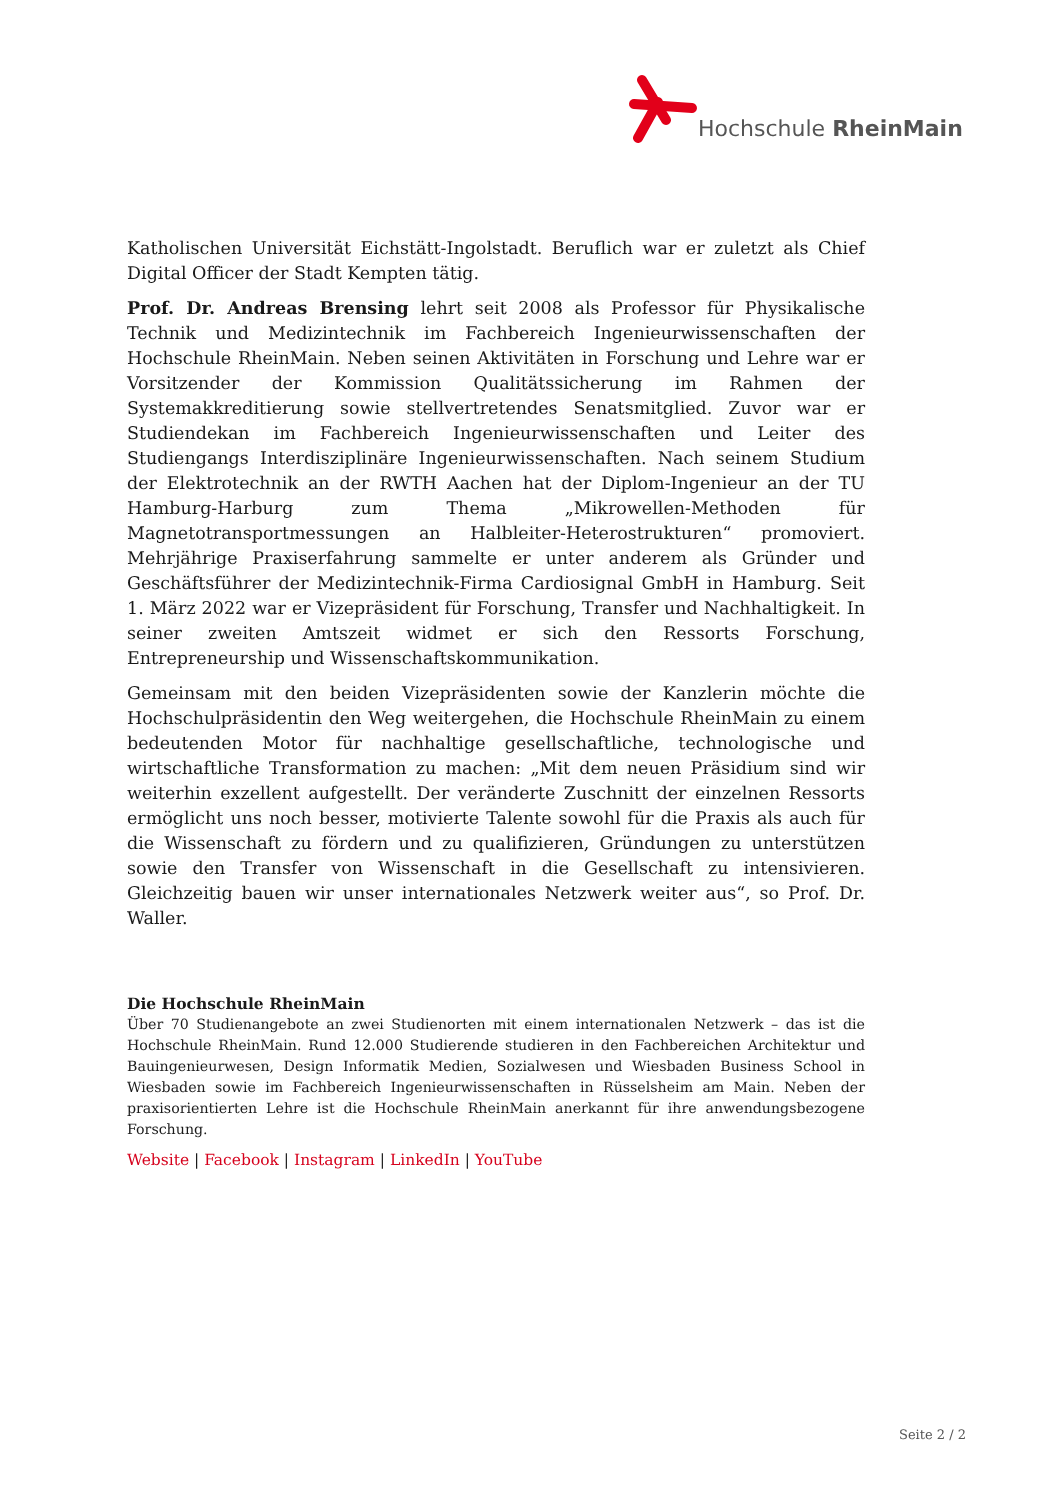Hochschule RheinMain
Katholischen Universität Eichstätt-Ingolstadt. Beruflich war er zuletzt als Chief Digital Officer der Stadt Kempten tätig.
Prof. Dr. Andreas Brensing lehrt seit 2008 als Professor für Physikalische Technik und Medizintechnik im Fachbereich Ingenieurwissenschaften der Hochschule RheinMain. Neben seinen Aktivitäten in Forschung und Lehre war er Vorsitzender der Kommission Qualitätssicherung im Rahmen der Systemakkreditierung sowie stellvertretendes Senatsmitglied. Zuvor war er Studiendekan im Fachbereich Ingenieurwissenschaften und Leiter des Studiengangs Interdisziplinäre Ingenieurwissenschaften. Nach seinem Studium der Elektrotechnik an der RWTH Aachen hat der Diplom-Ingenieur an der TU Hamburg-Harburg zum Thema „Mikrowellen-Methoden für Magnetotransportmessungen an Halbleiter-Heterostrukturen“ promoviert. Mehrjährige Praxiserfahrung sammelte er unter anderem als Gründer und Geschäftsführer der Medizintechnik-Firma Cardiosignal GmbH in Hamburg. Seit 1. März 2022 war er Vizepräsident für Forschung, Transfer und Nachhaltigkeit. In seiner zweiten Amtszeit widmet er sich den Ressorts Forschung, Entrepreneurship und Wissenschaftskommunikation.
Gemeinsam mit den beiden Vizepräsidenten sowie der Kanzlerin möchte die Hochschulpräsidentin den Weg weitergehen, die Hochschule RheinMain zu einem bedeutenden Motor für nachhaltige gesellschaftliche, technologische und wirtschaftliche Transformation zu machen: „Mit dem neuen Präsidium sind wir weiterhin exzellent aufgestellt. Der veränderte Zuschnitt der einzelnen Ressorts ermöglicht uns noch besser, motivierte Talente sowohl für die Praxis als auch für die Wissenschaft zu fördern und zu qualifizieren, Gründungen zu unterstützen sowie den Transfer von Wissenschaft in die Gesellschaft zu intensivieren. Gleichzeitig bauen wir unser internationales Netzwerk weiter aus“, so Prof. Dr. Waller.
Die Hochschule RheinMain
Über 70 Studienangebote an zwei Studienorten mit einem internationalen Netzwerk – das ist die Hochschule RheinMain. Rund 12.000 Studierende studieren in den Fachbereichen Architektur und Bauingenieurwesen, Design Informatik Medien, Sozialwesen und Wiesbaden Business School in Wiesbaden sowie im Fachbereich Ingenieurwissenschaften in Rüsselsheim am Main. Neben der praxisorientierten Lehre ist die Hochschule RheinMain anerkannt für ihre anwendungsbezogene Forschung.
Website | Facebook | Instagram | LinkedIn | YouTube
Seite 2 / 2